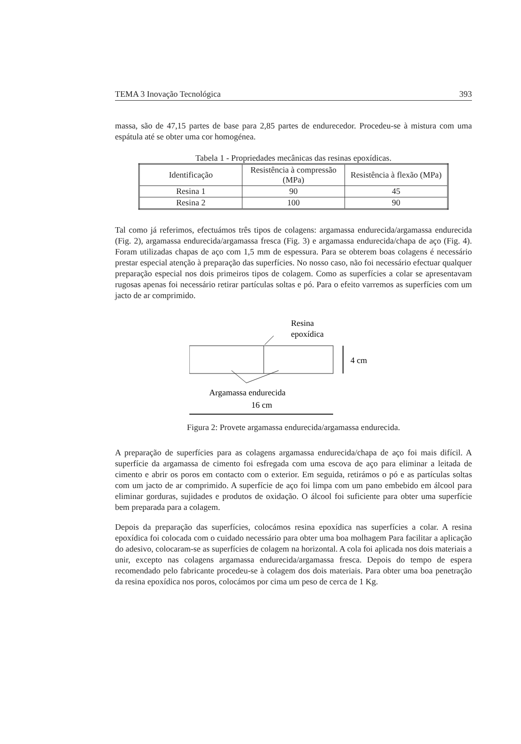TEMA 3 Inovação Tecnológica 393
massa, são de 47,15 partes de base para 2,85 partes de endurecedor. Procedeu-se à mistura com uma espátula até se obter uma cor homogénea.
Tabela 1 - Propriedades mecânicas das resinas epoxídicas.
| Identificação | Resistência à compressão (MPa) | Resistência à flexão (MPa) |
| --- | --- | --- |
| Resina 1 | 90 | 45 |
| Resina 2 | 100 | 90 |
Tal como já referimos, efectuámos três tipos de colagens: argamassa endurecida/argamassa endurecida (Fig. 2), argamassa endurecida/argamassa fresca (Fig. 3) e argamassa endurecida/chapa de aço (Fig. 4). Foram utilizadas chapas de aço com 1,5 mm de espessura. Para se obterem boas colagens é necessário prestar especial atenção à preparação das superfícies. No nosso caso, não foi necessário efectuar qualquer preparação especial nos dois primeiros tipos de colagem. Como as superfícies a colar se apresentavam rugosas apenas foi necessário retirar partículas soltas e pó. Para o efeito varremos as superfícies com um jacto de ar comprimido.
Resina
epoxídica
4 cm
Argamassa endurecida
16 cm
Figura 2: Provete argamassa endurecida/argamassa endurecida.
A preparação de superfícies para as colagens argamassa endurecida/chapa de aço foi mais difícil. A superfície da argamassa de cimento foi esfregada com uma escova de aço para eliminar a leitada de cimento e abrir os poros em contacto com o exterior. Em seguida, retirámos o pó e as partículas soltas com um jacto de ar comprimido. A superfície de aço foi limpa com um pano embebido em álcool para eliminar gorduras, sujidades e produtos de oxidação. O álcool foi suficiente para obter uma superfície bem preparada para a colagem.
Depois da preparação das superfícies, colocámos resina epoxídica nas superfícies a colar. A resina epoxídica foi colocada com o cuidado necessário para obter uma boa molhagem Para facilitar a aplicação do adesivo, colocaram-se as superfícies de colagem na horizontal. A cola foi aplicada nos dois materiais a unir, excepto nas colagens argamassa endurecida/argamassa fresca. Depois do tempo de espera recomendado pelo fabricante procedeu-se à colagem dos dois materiais. Para obter uma boa penetração da resina epoxídica nos poros, colocámos por cima um peso de cerca de 1 Kg.